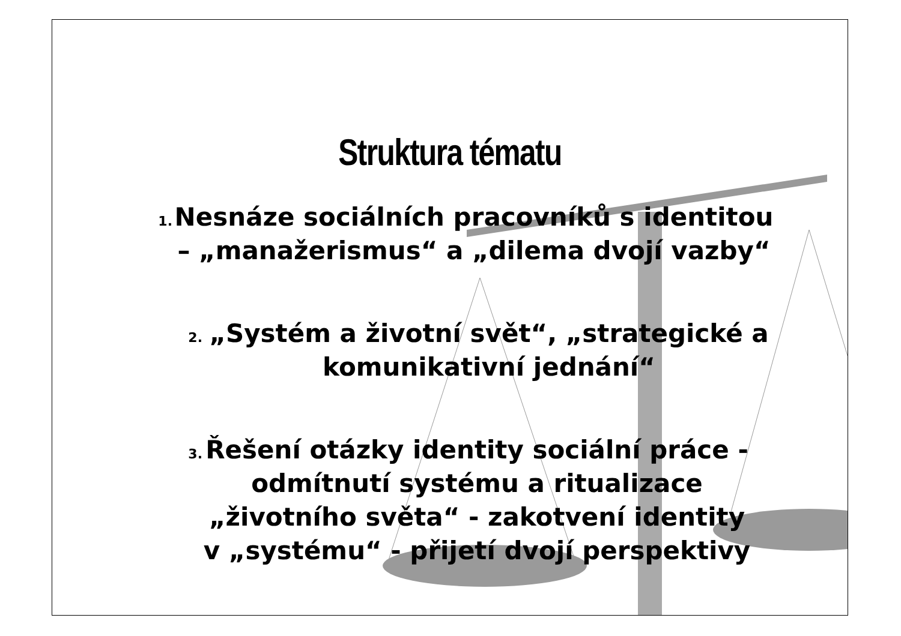Struktura tématu
1.
Nesnáze sociálních pracovníků s identitou – „manažerismus“ a „dilema dvojí vazby“
2.
„Systém a životní svět“, „strategické a komunikativní jednání“
3.
Řešení otázky identity sociální práce - odmítnutí systému a ritualizace „životního světa“ - zakotvení identity v „systému“ - přijetí dvojí perspektivy